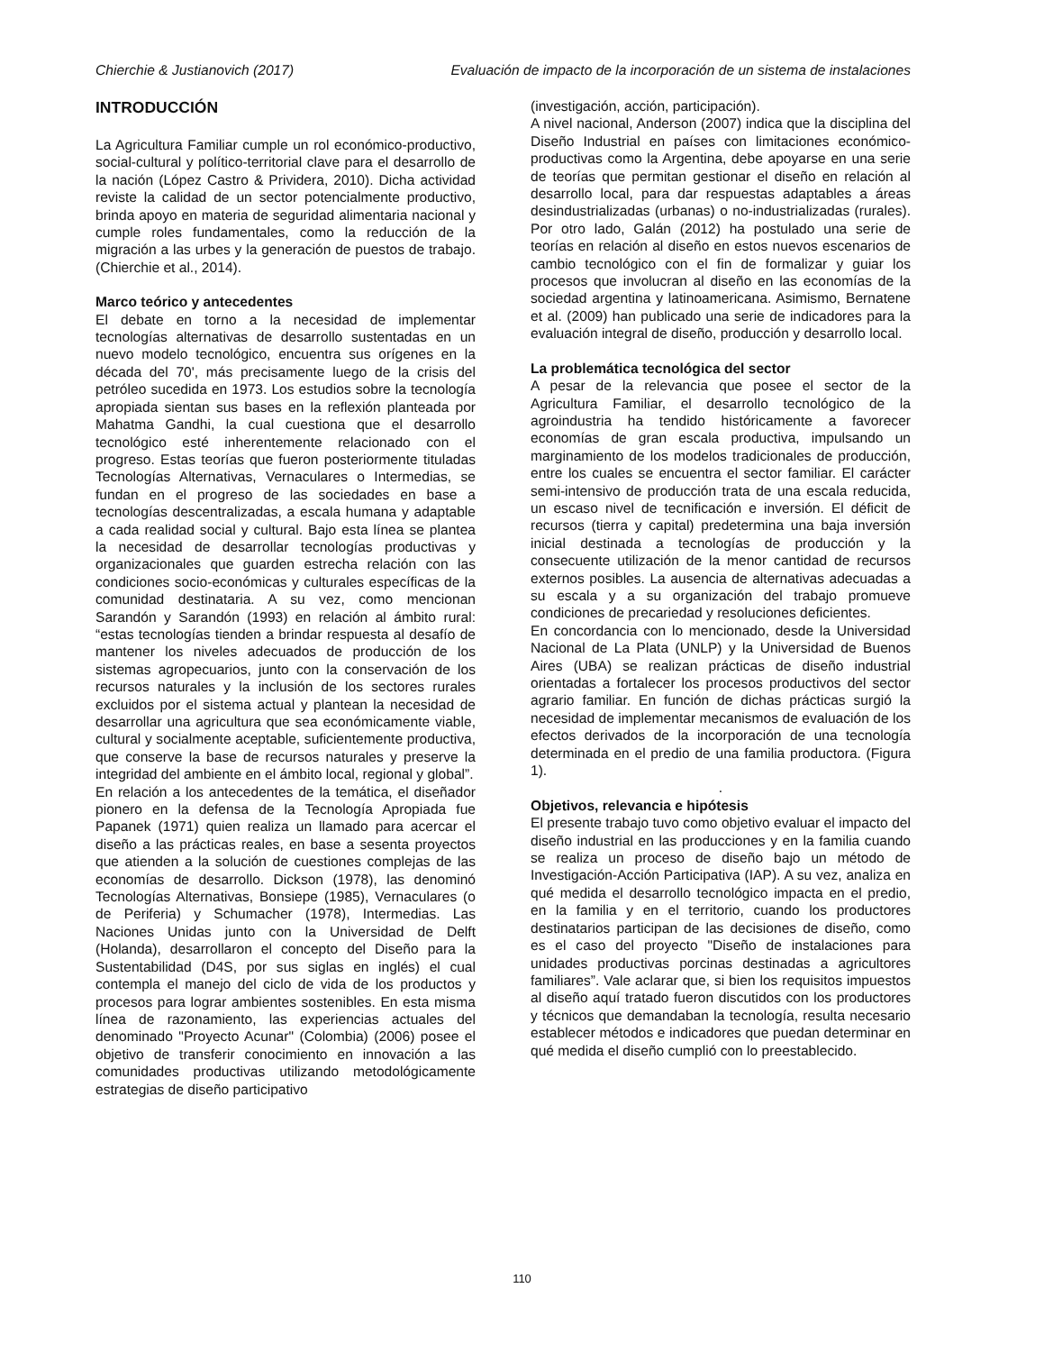Chierchie & Justianovich (2017) Evaluación de impacto de la incorporación de un sistema de instalaciones
INTRODUCCIÓN
La Agricultura Familiar cumple un rol económico-productivo, social-cultural y político-territorial clave para el desarrollo de la nación (López Castro & Prividera, 2010). Dicha actividad reviste la calidad de un sector potencialmente productivo, brinda apoyo en materia de seguridad alimentaria nacional y cumple roles fundamentales, como la reducción de la migración a las urbes y la generación de puestos de trabajo. (Chierchie et al., 2014).
Marco teórico y antecedentes
El debate en torno a la necesidad de implementar tecnologías alternativas de desarrollo sustentadas en un nuevo modelo tecnológico, encuentra sus orígenes en la década del 70', más precisamente luego de la crisis del petróleo sucedida en 1973. Los estudios sobre la tecnología apropiada sientan sus bases en la reflexión planteada por Mahatma Gandhi, la cual cuestiona que el desarrollo tecnológico esté inherentemente relacionado con el progreso. Estas teorías que fueron posteriormente tituladas Tecnologías Alternativas, Vernaculares o Intermedias, se fundan en el progreso de las sociedades en base a tecnologías descentralizadas, a escala humana y adaptable a cada realidad social y cultural. Bajo esta línea se plantea la necesidad de desarrollar tecnologías productivas y organizacionales que guarden estrecha relación con las condiciones socio-económicas y culturales específicas de la comunidad destinataria. A su vez, como mencionan Sarandón y Sarandón (1993) en relación al ámbito rural: “estas tecnologías tienden a brindar respuesta al desafío de mantener los niveles adecuados de producción de los sistemas agropecuarios, junto con la conservación de los recursos naturales y la inclusión de los sectores rurales excluidos por el sistema actual y plantean la necesidad de desarrollar una agricultura que sea económicamente viable, cultural y socialmente aceptable, suficientemente productiva, que conserve la base de recursos naturales y preserve la integridad del ambiente en el ámbito local, regional y global”.
En relación a los antecedentes de la temática, el diseñador pionero en la defensa de la Tecnología Apropiada fue Papanek (1971) quien realiza un llamado para acercar el diseño a las prácticas reales, en base a sesenta proyectos que atienden a la solución de cuestiones complejas de las economías de desarrollo. Dickson (1978), las denominó Tecnologías Alternativas, Bonsiepe (1985), Vernaculares (o de Periferia) y Schumacher (1978), Intermedias. Las Naciones Unidas junto con la Universidad de Delft (Holanda), desarrollaron el concepto del Diseño para la Sustentabilidad (D4S, por sus siglas en inglés) el cual contempla el manejo del ciclo de vida de los productos y procesos para lograr ambientes sostenibles. En esta misma línea de razonamiento, las experiencias actuales del denominado "Proyecto Acunar" (Colombia) (2006) posee el objetivo de transferir conocimiento en innovación a las comunidades productivas utilizando metodológicamente estrategias de diseño participativo
(investigación, acción, participación).
A nivel nacional, Anderson (2007) indica que la disciplina del Diseño Industrial en países con limitaciones económico-productivas como la Argentina, debe apoyarse en una serie de teorías que permitan gestionar el diseño en relación al desarrollo local, para dar respuestas adaptables a áreas desindustrializadas (urbanas) o no-industrializadas (rurales). Por otro lado, Galán (2012) ha postulado una serie de teorías en relación al diseño en estos nuevos escenarios de cambio tecnológico con el fin de formalizar y guiar los procesos que involucran al diseño en las economías de la sociedad argentina y latinoamericana. Asimismo, Bernatene et al. (2009) han publicado una serie de indicadores para la evaluación integral de diseño, producción y desarrollo local.
La problemática tecnológica del sector
A pesar de la relevancia que posee el sector de la Agricultura Familiar, el desarrollo tecnológico de la agroindustria ha tendido históricamente a favorecer economías de gran escala productiva, impulsando un marginamiento de los modelos tradicionales de producción, entre los cuales se encuentra el sector familiar. El carácter semi-intensivo de producción trata de una escala reducida, un escaso nivel de tecnificación e inversión. El déficit de recursos (tierra y capital) predetermina una baja inversión inicial destinada a tecnologías de producción y la consecuente utilización de la menor cantidad de recursos externos posibles. La ausencia de alternativas adecuadas a su escala y a su organización del trabajo promueve condiciones de precariedad y resoluciones deficientes.
En concordancia con lo mencionado, desde la Universidad Nacional de La Plata (UNLP) y la Universidad de Buenos Aires (UBA) se realizan prácticas de diseño industrial orientadas a fortalecer los procesos productivos del sector agrario familiar. En función de dichas prácticas surgió la necesidad de implementar mecanismos de evaluación de los efectos derivados de la incorporación de una tecnología determinada en el predio de una familia productora. (Figura 1).
.
Objetivos, relevancia e hipótesis
El presente trabajo tuvo como objetivo evaluar el impacto del diseño industrial en las producciones y en la familia cuando se realiza un proceso de diseño bajo un método de Investigación-Acción Participativa (IAP). A su vez, analiza en qué medida el desarrollo tecnológico impacta en el predio, en la familia y en el territorio, cuando los productores destinatarios participan de las decisiones de diseño, como es el caso del proyecto "Diseño de instalaciones para unidades productivas porcinas destinadas a agricultores familiares”. Vale aclarar que, si bien los requisitos impuestos al diseño aquí tratado fueron discutidos con los productores y técnicos que demandaban la tecnología, resulta necesario establecer métodos e indicadores que puedan determinar en qué medida el diseño cumplió con lo preestablecido.
110